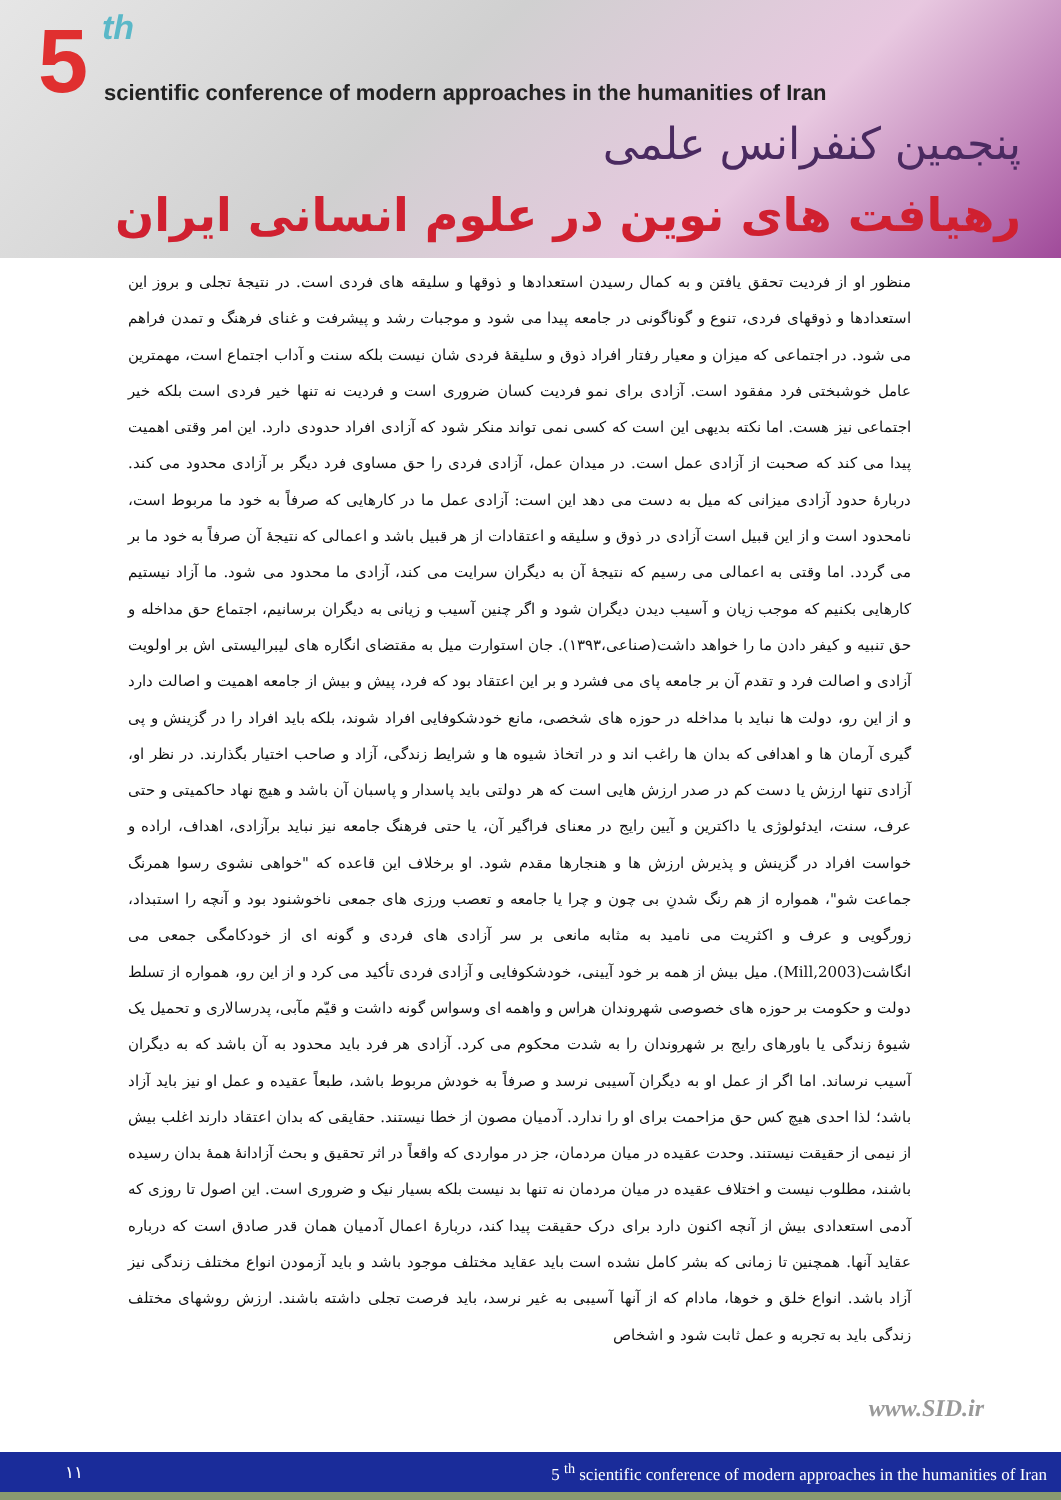5 th
scientific conference of modern approaches in the humanities of Iran
پنجمین کنفرانس علمی
رهیافت های نوین در علوم انسانی ایران
منظور او از فردیت تحقق یافتن و به کمال رسیدن استعدادها و ذوقها و سلیقه های فردی است. در نتیجۀ تجلی و بروز این استعدادها و ذوقهای فردی، تنوع و گوناگونی در جامعه پیدا می شود و موجبات رشد و پیشرفت و غنای فرهنگ و تمدن فراهم می شود. در اجتماعی که میزان و معیار رفتار افراد ذوق و سلیقۀ فردی شان نیست بلکه سنت و آداب اجتماع است، مهمترین عامل خوشبختی فرد مفقود است. آزادی برای نمو فردیت کسان ضروری است و فردیت نه تنها خیر فردی است بلکه خیر اجتماعی نیز هست. اما نکته بدیهی این است که کسی نمی تواند منکر شود که آزادی افراد حدودی دارد. این امر وقتی اهمیت پیدا می کند که صحبت از آزادی عمل است. در میدان عمل، آزادی فردی را حق مساوی فرد دیگر بر آزادی محدود می کند. دربارۀ حدود آزادی میزانی که میل به دست می دهد این است: آزادی عمل ما در کارهایی که صرفاً به خود ما مربوط است، نامحدود است و از این قبیل است آزادی در ذوق و سلیقه و اعتقادات از هر قبیل باشد و اعمالی که نتیجۀ آن صرفاً به خود ما بر می گردد. اما وقتی به اعمالی می رسیم که نتیجۀ آن به دیگران سرایت می کند، آزادی ما محدود می شود. ما آزاد نیستیم کارهایی بکنیم که موجب زیان و آسیب دیدن دیگران شود و اگر چنین آسیب و زیانی به دیگران برسانیم، اجتماع حق مداخله و حق تنبیه و کیفر دادن ما را خواهد داشت(صناعی،۱۳۹۳). جان استوارت میل به مقتضای انگاره های لیبرالیستی اش بر اولویت آزادی و اصالت فرد و تقدم آن بر جامعه پای می فشرد و بر این اعتقاد بود که فرد، پیش و بیش از جامعه اهمیت و اصالت دارد و از این رو، دولت ها نباید با مداخله در حوزه های شخصی، مانع خودشکوفایی افراد شوند، بلکه باید افراد را در گزینش و پی گیری آرمان ها و اهدافی که بدان ها راغب اند و در اتخاذ شیوه ها و شرایط زندگی، آزاد و صاحب اختیار بگذارند. در نظر او، آزادی تنها ارزش یا دست کم در صدر ارزش هایی است که هر دولتی باید پاسدار و پاسبان آن باشد و هیچ نهاد حاکمیتی و حتی عرف، سنت، ایدئولوژی یا داکترین و آیین رایج در معنای فراگیر آن، یا حتی فرهنگ جامعه نیز نباید برآزادی، اهداف، اراده و خواست افراد در گزینش و پذیرش ارزش ها و هنجارها مقدم شود. او برخلاف این قاعده که "خواهی نشوی رسوا همرنگ جماعت شو"، همواره از هم رنگ شدنِ بی چون و چرا یا جامعه و تعصب ورزی های جمعی ناخوشنود بود و آنچه را استبداد، زورگویی و عرف و اکثریت می نامید به مثابه مانعی بر سر آزادی های فردی و گونه ای از خودکامگی جمعی می انگاشت(Mill,2003). میل بیش از همه بر خود آیینی، خودشکوفایی و آزادی فردی تأکید می کرد و از این رو، همواره از تسلط دولت و حکومت بر حوزه های خصوصی شهروندان هراس و واهمه ای وسواس گونه داشت و قیّم مآبی، پدرسالاری و تحمیل یک شیوۀ زندگی یا باورهای رایج بر شهروندان را به شدت محکوم می کرد. آزادی هر فرد باید محدود به آن باشد که به دیگران آسیب نرساند. اما اگر از عمل او به دیگران آسیبی نرسد و صرفاً به خودش مربوط باشد، طبعاً عقیده و عمل او نیز باید آزاد باشد؛ لذا احدی هیچ کس حق مزاحمت برای او را ندارد. آدمیان مصون از خطا نیستند. حقایقی که بدان اعتقاد دارند اغلب بیش از نیمی از حقیقت نیستند. وحدت عقیده در میان مردمان، جز در مواردی که واقعاً در اثر تحقیق و بحث آزادانۀ همۀ بدان رسیده باشند، مطلوب نیست و اختلاف عقیده در میان مردمان نه تنها بد نیست بلکه بسیار نیک و ضروری است. این اصول تا روزی که آدمی استعدادی بیش از آنچه اکنون دارد برای درک حقیقت پیدا کند، دربارۀ اعمال آدمیان همان قدر صادق است که درباره عقاید آنها. همچنین تا زمانی که بشر کامل نشده است باید عقاید مختلف موجود باشد و باید آزمودن انواع مختلف زندگی نیز آزاد باشد. انواع خلق و خوها، مادام که از آنها آسیبی به غیر نرسد، باید فرصت تجلی داشته باشند. ارزش روشهای مختلف زندگی باید به تجربه و عمل ثابت شود و اشخاص
www.SID.ir
۱۱ 5 <sup>th</sup> scientific conference of modern approaches in the humanities of Iran